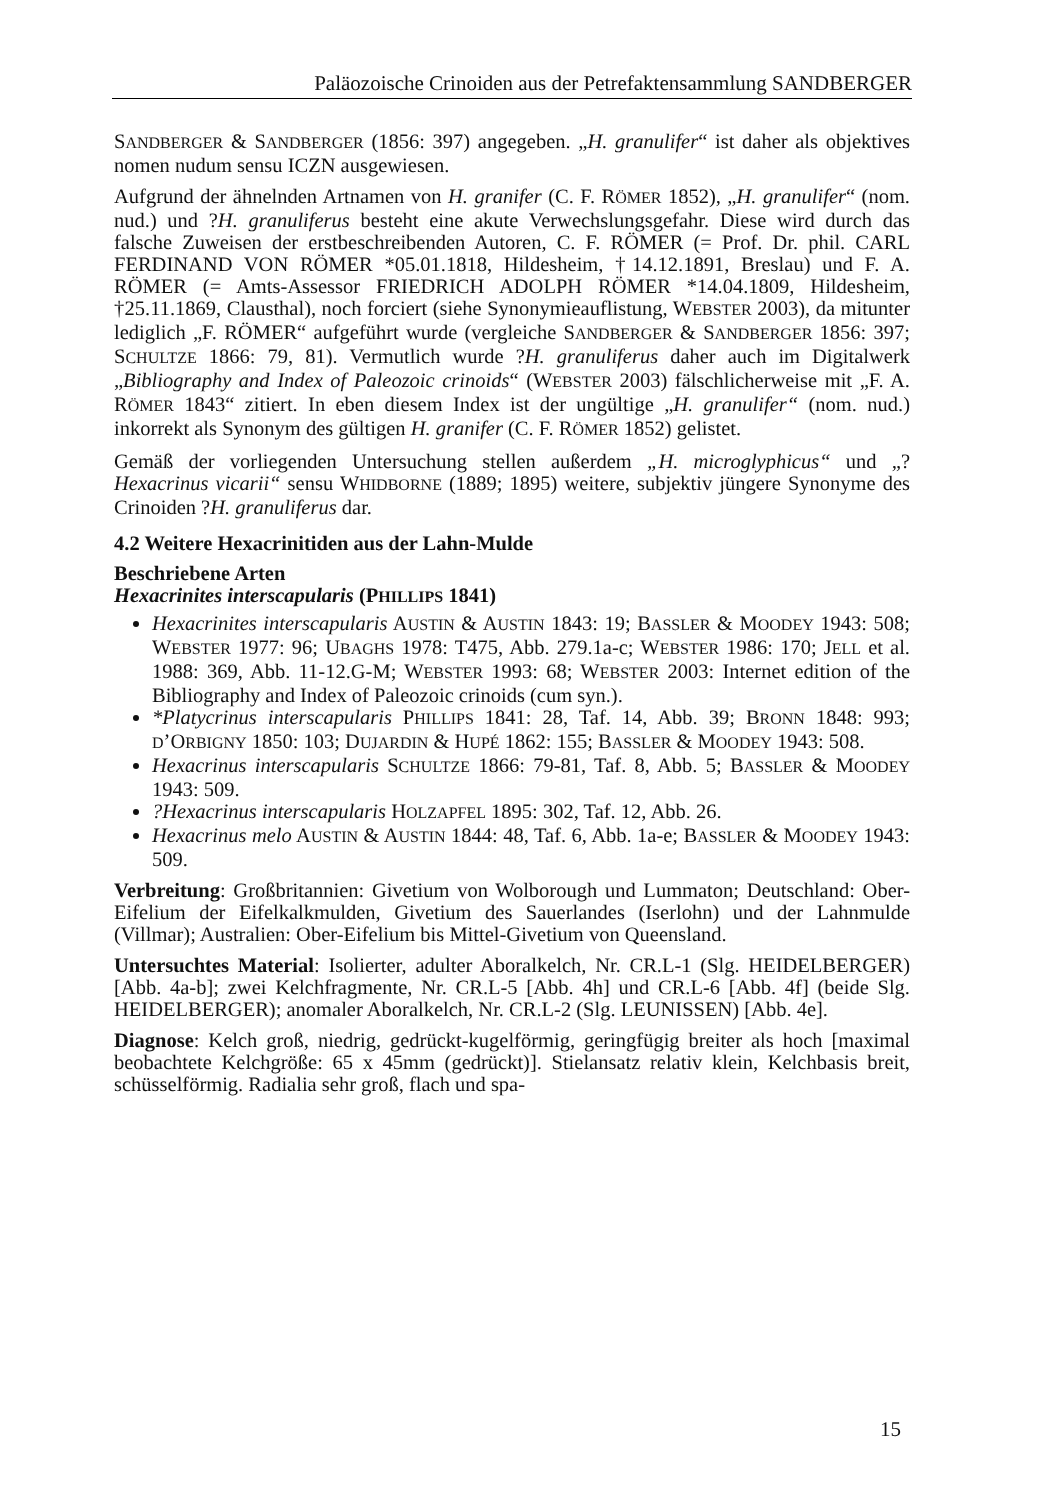Paläozoische Crinoiden aus der Petrefaktensammlung SANDBERGER
SANDBERGER & SANDBERGER (1856: 397) angegeben. „H. granulifer“ ist daher als objektives nomen nudum sensu ICZN ausgewiesen.
Aufgrund der ähnelnden Artnamen von H. granifer (C. F. RÖMER 1852), „H. granulifer“ (nom. nud.) und ?H. granuliferus besteht eine akute Verwechslungsgefahr. Diese wird durch das falsche Zuweisen der erstbeschreibenden Autoren, C. F. RÖMER (= Prof. Dr. phil. CARL FERDINAND VON RÖMER *05.01.1818, Hildesheim, †14.12.1891, Breslau) und F. A. RÖMER (= Amts-Assessor FRIEDRICH ADOLPH RÖMER *14.04.1809, Hildesheim, †25.11.1869, Clausthal), noch forciert (siehe Synonymieauflistung, WEBSTER 2003), da mitunter lediglich „F. RÖMER“ aufgeführt wurde (vergleiche SANDBERGER & SANDBERGER 1856: 397; SCHULTZE 1866: 79, 81). Vermutlich wurde ?H. granuliferus daher auch im Digitalwerk „Bibliography and Index of Paleozoic crinoids“ (WEBSTER 2003) fälschlicherweise mit „F. A. RÖMER 1843“ zitiert. In eben diesem Index ist der ungültige „H. granulifer“ (nom. nud.) inkorrekt als Synonym des gültigen H. granifer (C. F. RÖMER 1852) gelistet.
Gemäß der vorliegenden Untersuchung stellen außerdem „H. microglyphicus“ und „?Hexacrinus vicarii“ sensu WHIDBORNE (1889; 1895) weitere, subjektiv jüngere Synonyme des Crinoiden ?H. granuliferus dar.
4.2 Weitere Hexacrinitiden aus der Lahn-Mulde
Beschriebene Arten
Hexacrinites interscapularis (PHILLIPS 1841)
Hexacrinites interscapularis AUSTIN & AUSTIN 1843: 19; BASSLER & MOODEY 1943: 508; WEBSTER 1977: 96; UBAGHS 1978: T475, Abb. 279.1a-c; WEBSTER 1986: 170; JELL et al. 1988: 369, Abb. 11-12.G-M; WEBSTER 1993: 68; WEBSTER 2003: Internet edition of the Bibliography and Index of Paleozoic crinoids (cum syn.).
*Platycrinus interscapularis PHILLIPS 1841: 28, Taf. 14, Abb. 39; BRONN 1848: 993; D’ORBIGNY 1850: 103; DUJARDIN & HUPÉ 1862: 155; BASSLER & MOODEY 1943: 508.
Hexacrinus interscapularis SCHULTZE 1866: 79-81, Taf. 8, Abb. 5; BASSLER & MOODEY 1943: 509.
?Hexacrinus interscapularis HOLZAPFEL 1895: 302, Taf. 12, Abb. 26.
Hexacrinus melo AUSTIN & AUSTIN 1844: 48, Taf. 6, Abb. 1a-e; BASSLER & MOODEY 1943: 509.
Verbreitung: Großbritannien: Givetium von Wolborough und Lummaton; Deutschland: Ober-Eifelium der Eifelkalkmulden, Givetium des Sauerlandes (Iserlohn) und der Lahnmulde (Villmar); Australien: Ober-Eifelium bis Mittel-Givetium von Queensland.
Untersuchtes Material: Isolierter, adulter Aboralkelch, Nr. CR.L-1 (Slg. HEIDELBERGER) [Abb. 4a-b]; zwei Kelchfragmente, Nr. CR.L-5 [Abb. 4h] und CR.L-6 [Abb. 4f] (beide Slg. HEIDELBERGER); anomaler Aboralkelch, Nr. CR.L-2 (Slg. LEUNISSEN) [Abb. 4e].
Diagnose: Kelch groß, niedrig, gedrückt-kugelförmig, geringfügig breiter als hoch [maximal beobachtete Kelchgröße: 65 x 45mm (gedrückt)]. Stielansatz relativ klein, Kelchbasis breit, schüsselförmig. Radialia sehr groß, flach und spa-
15